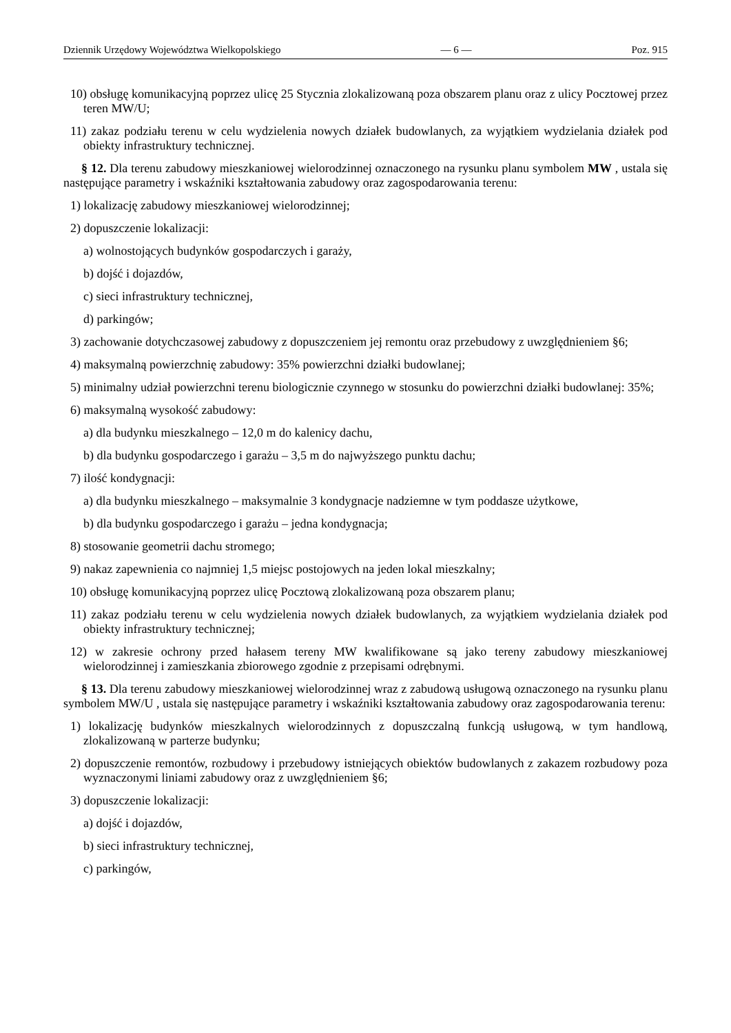Dziennik Urzędowy Województwa Wielkopolskiego — 6 — Poz. 915
10) obsługę komunikacyjną poprzez ulicę 25 Stycznia zlokalizowaną poza obszarem planu oraz z ulicy Pocztowej przez teren MW/U;
11) zakaz podziału terenu w celu wydzielenia nowych działek budowlanych, za wyjątkiem wydzielania działek pod obiekty infrastruktury technicznej.
§ 12. Dla terenu zabudowy mieszkaniowej wielorodzinnej oznaczonego na rysunku planu symbolem MW , ustala się następujące parametry i wskaźniki kształtowania zabudowy oraz zagospodarowania terenu:
1) lokalizację zabudowy mieszkaniowej wielorodzinnej;
2) dopuszczenie lokalizacji:
a) wolnostojących budynków gospodarczych i garaży,
b) dojść i dojazdów,
c) sieci infrastruktury technicznej,
d) parkingów;
3) zachowanie dotychczasowej zabudowy z dopuszczeniem jej remontu oraz przebudowy z uwzględnieniem §6;
4) maksymalną powierzchnię zabudowy: 35% powierzchni działki budowlanej;
5) minimalny udział powierzchni terenu biologicznie czynnego w stosunku do powierzchni działki budowlanej: 35%;
6) maksymalną wysokość zabudowy:
a) dla budynku mieszkalnego – 12,0 m do kalenicy dachu,
b) dla budynku gospodarczego i garażu – 3,5 m do najwyższego punktu dachu;
7) ilość kondygnacji:
a) dla budynku mieszkalnego – maksymalnie 3 kondygnacje nadziemne w tym poddasze użytkowe,
b) dla budynku gospodarczego i garażu – jedna kondygnacja;
8) stosowanie geometrii dachu stromego;
9) nakaz zapewnienia co najmniej 1,5 miejsc postojowych na jeden lokal mieszkalny;
10) obsługę komunikacyjną poprzez ulicę Pocztową zlokalizowaną poza obszarem planu;
11) zakaz podziału terenu w celu wydzielenia nowych działek budowlanych, za wyjątkiem wydzielania działek pod obiekty infrastruktury technicznej;
12) w zakresie ochrony przed hałasem tereny MW kwalifikowane są jako tereny zabudowy mieszkaniowej wielorodzinnej i zamieszkania zbiorowego zgodnie z przepisami odrębnymi.
§ 13. Dla terenu zabudowy mieszkaniowej wielorodzinnej wraz z zabudową usługową oznaczonego na rysunku planu symbolem MW/U , ustala się następujące parametry i wskaźniki kształtowania zabudowy oraz zagospodarowania terenu:
1) lokalizację budynków mieszkalnych wielorodzinnych z dopuszczalną funkcją usługową, w tym handlową, zlokalizowaną w parterze budynku;
2) dopuszczenie remontów, rozbudowy i przebudowy istniejących obiektów budowlanych z zakazem rozbudowy poza wyznaczonymi liniami zabudowy oraz z uwzględnieniem §6;
3) dopuszczenie lokalizacji:
a) dojść i dojazdów,
b) sieci infrastruktury technicznej,
c) parkingów,